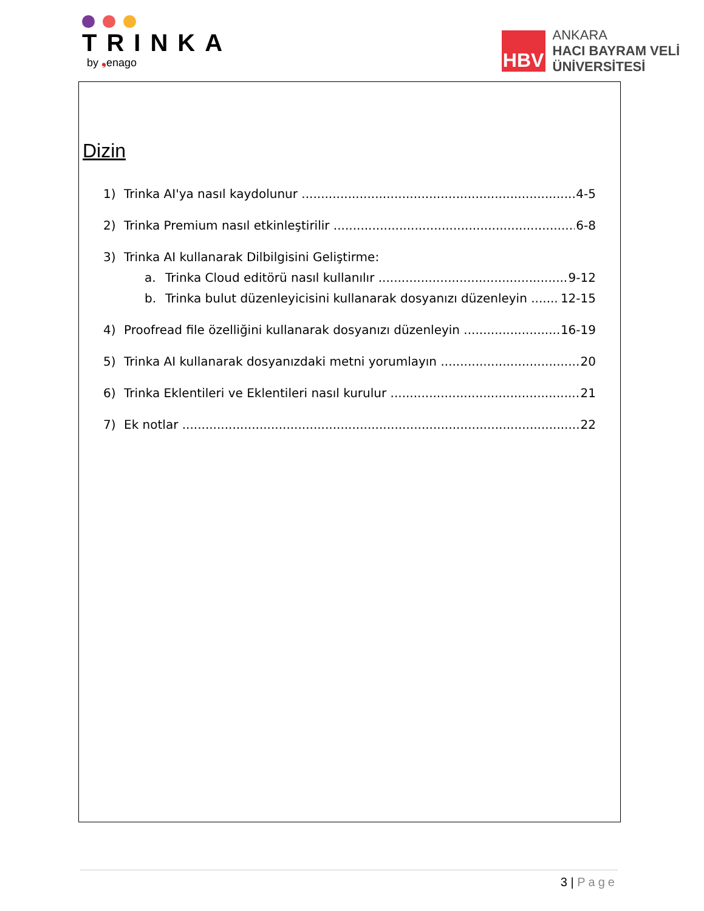TRINKA
by ❟enago
HBV
ANKARA
HACI BAYRAM VELİ
ÜNİVERSİTESİ
Dizin
1) Trinka AI'ya nasıl kaydolunur 4-5
2) Trinka Premium nasıl etkinleştirilir 6-8
3) Trinka AI kullanarak Dilbilgisini Geliştirme:
a. Trinka Cloud editörü nasıl kullanılır 9-12
b. Trinka bulut düzenleyicisini kullanarak dosyanızı düzenleyin 12-15
4) Proofread file özelliğini kullanarak dosyanızı düzenleyin 16-19
5) Trinka AI kullanarak dosyanızdaki metni yorumlayın 20
6) Trinka Eklentileri ve Eklentileri nasıl kurulur 21
7) Ek notlar 22
3 | Page